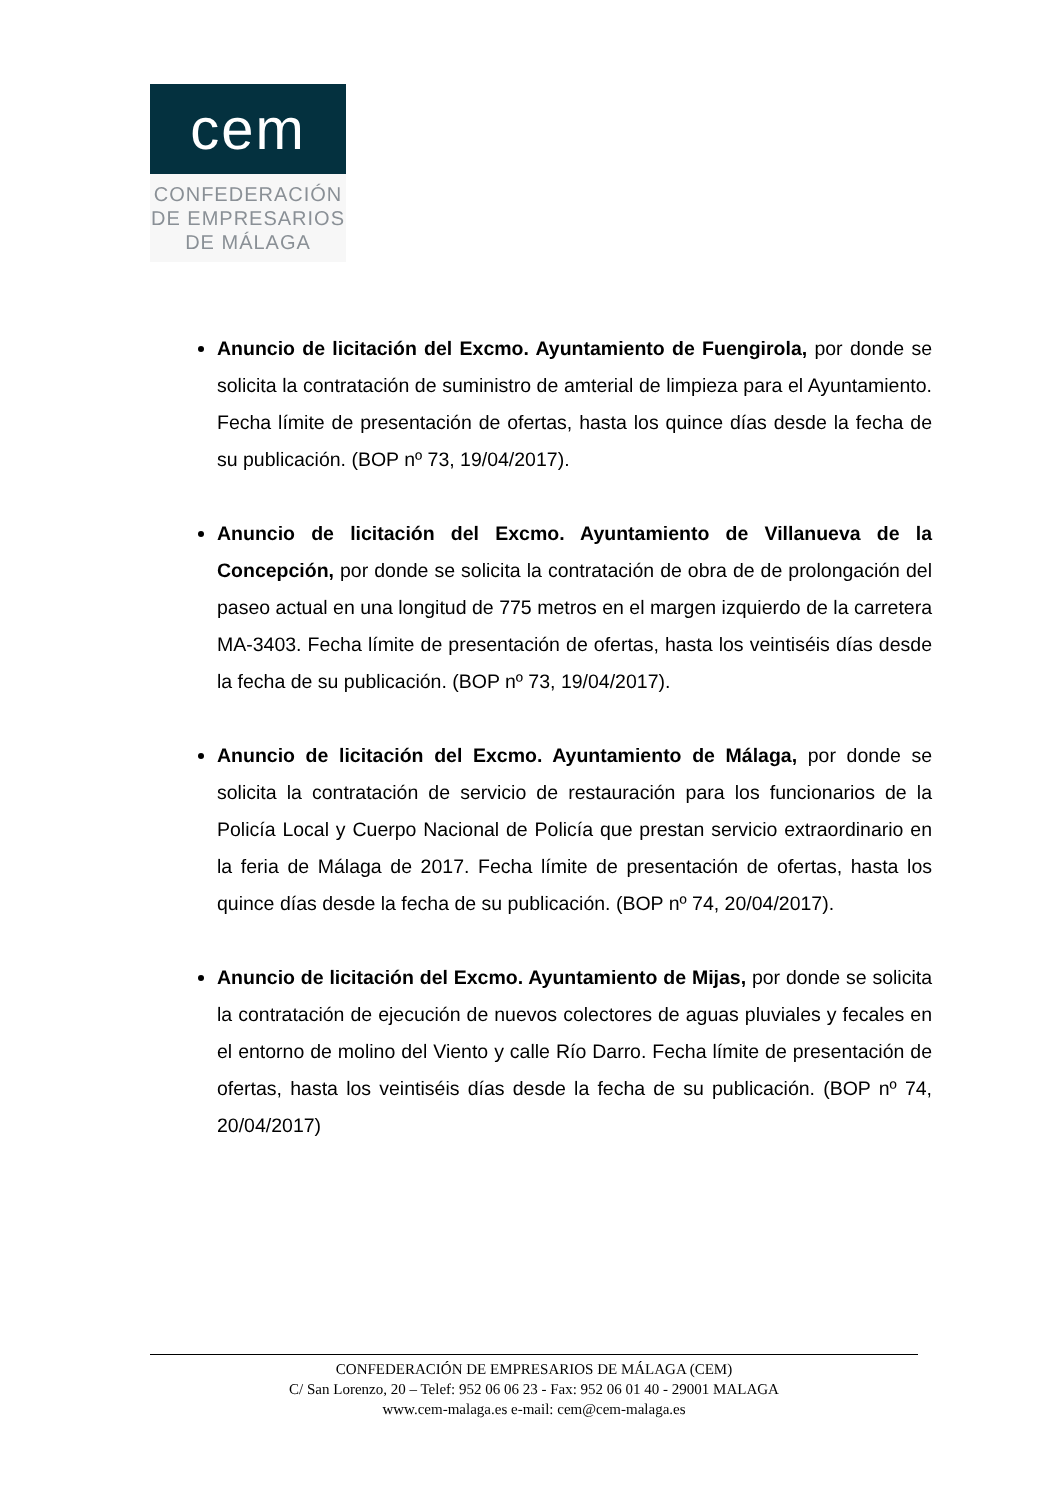cem
CONFEDERACIÓN
DE EMPRESARIOS
DE MÁLAGA
Anuncio de licitación del Excmo. Ayuntamiento de Fuengirola, por donde se solicita la contratación de suministro de amterial de limpieza para el Ayuntamiento. Fecha límite de presentación de ofertas, hasta los quince días desde la fecha de su publicación. (BOP nº 73, 19/04/2017).
Anuncio de licitación del Excmo. Ayuntamiento de Villanueva de la Concepción, por donde se solicita la contratación de obra de de prolongación del paseo actual en una longitud de 775 metros en el margen izquierdo de la carretera MA-3403. Fecha límite de presentación de ofertas, hasta los veintiséis días desde la fecha de su publicación. (BOP nº 73, 19/04/2017).
Anuncio de licitación del Excmo. Ayuntamiento de Málaga, por donde se solicita la contratación de servicio de restauración para los funcionarios de la Policía Local y Cuerpo Nacional de Policía que prestan servicio extraordinario en la feria de Málaga de 2017. Fecha límite de presentación de ofertas, hasta los quince días desde la fecha de su publicación. (BOP nº 74, 20/04/2017).
Anuncio de licitación del Excmo. Ayuntamiento de Mijas, por donde se solicita la contratación de ejecución de nuevos colectores de aguas pluviales y fecales en el entorno de molino del Viento y calle Río Darro. Fecha límite de presentación de ofertas, hasta los veintiséis días desde la fecha de su publicación. (BOP nº 74, 20/04/2017)
CONFEDERACIÓN DE EMPRESARIOS DE MÁLAGA (CEM)
C/ San Lorenzo, 20 – Telef: 952 06 06 23 - Fax: 952 06 01 40 - 29001 MALAGA
www.cem-malaga.es e-mail: cem@cem-malaga.es